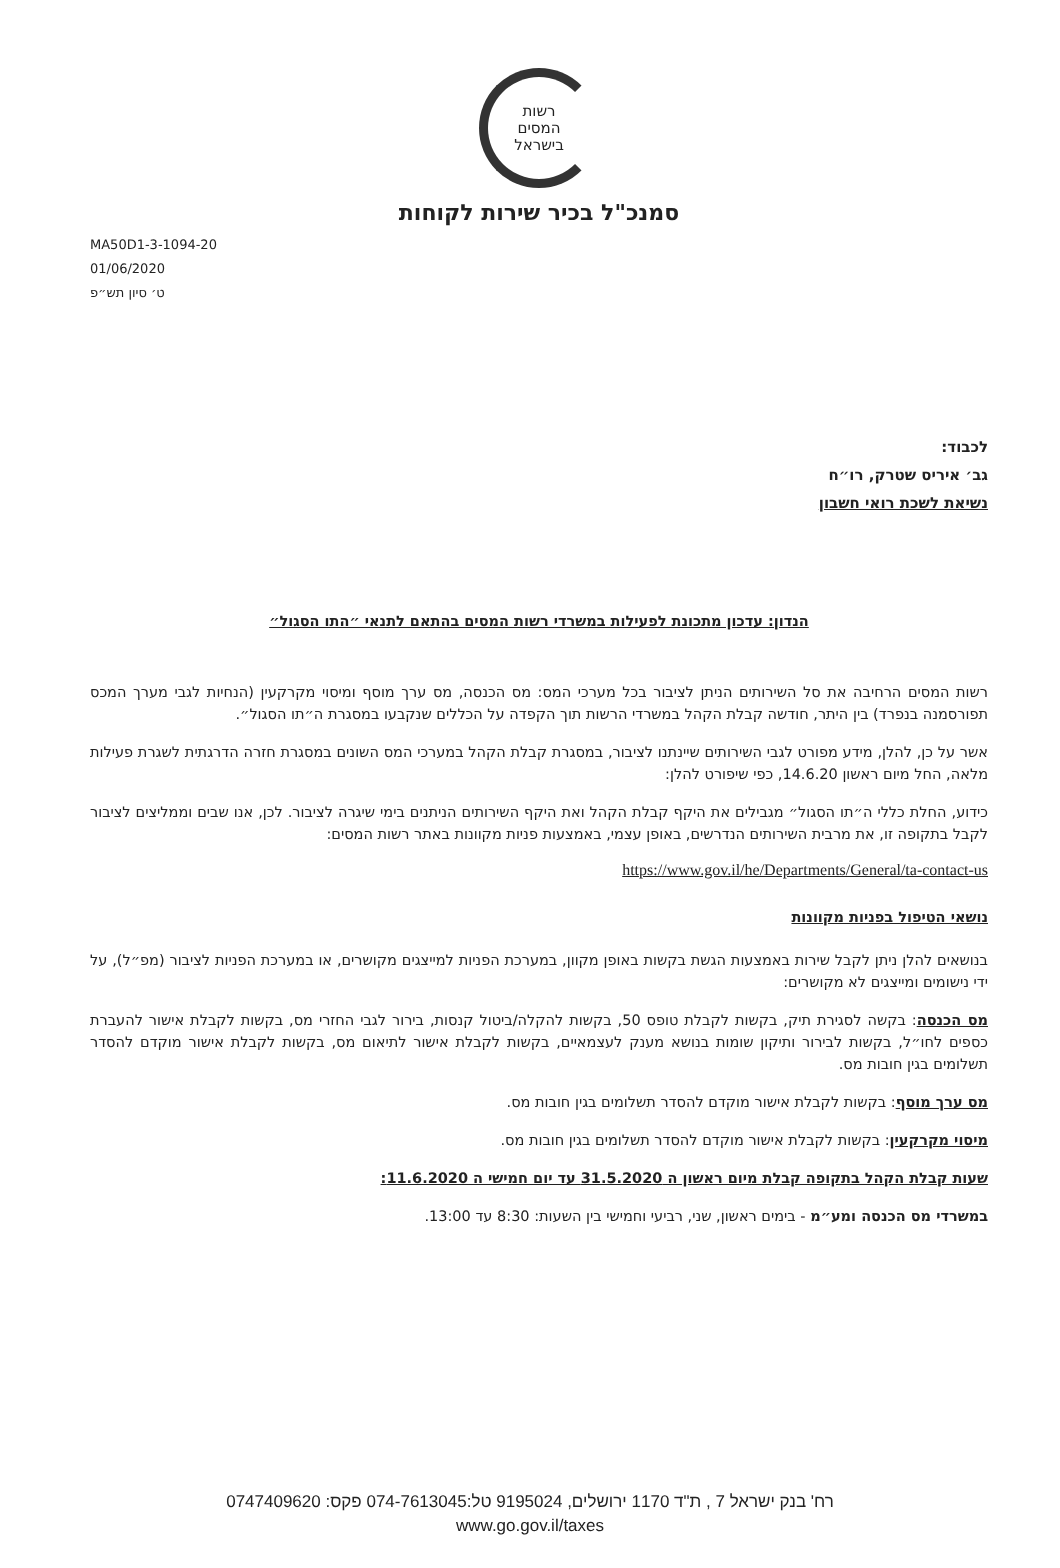רשות
המסים
בישראל
סמנכ"ל בכיר שירות לקוחות
MA50D1-3-1094-20
01/06/2020
ט׳ סיון תש״פ
לכבוד:
גב׳ איריס שטרק, רו״ח
נשיאת לשכת רואי חשבון
הנדון: עדכון מתכונת לפעילות במשרדי רשות המסים בהתאם לתנאי ״התו הסגול״
רשות המסים הרחיבה את סל השירותים הניתן לציבור בכל מערכי המס: מס הכנסה, מס ערך מוסף ומיסוי מקרקעין (הנחיות לגבי מערך המכס תפורסמנה בנפרד) בין היתר, חודשה קבלת הקהל במשרדי הרשות תוך הקפדה על הכללים שנקבעו במסגרת ה״תו הסגול״.
אשר על כן, להלן, מידע מפורט לגבי השירותים שיינתנו לציבור, במסגרת קבלת הקהל במערכי המס השונים במסגרת חזרה הדרגתית לשגרת פעילות מלאה, החל מיום ראשון 14.6.20, כפי שיפורט להלן:
כידוע, החלת כללי ה״תו הסגול״ מגבילים את היקף קבלת הקהל ואת היקף השירותים הניתנים בימי שיגרה לציבור. לכן, אנו שבים וממליצים לציבור לקבל בתקופה זו, את מרבית השירותים הנדרשים, באופן עצמי, באמצעות פניות מקוונות באתר רשות המסים:
https://www.gov.il/he/Departments/General/ta-contact-us
נושאי הטיפול בפניות מקוונות
בנושאים להלן ניתן לקבל שירות באמצעות הגשת בקשות באופן מקוון, במערכת הפניות למייצגים מקושרים, או במערכת הפניות לציבור (מפ״ל), על ידי נישומים ומייצגים לא מקושרים:
מס הכנסה: בקשה לסגירת תיק, בקשות לקבלת טופס 50, בקשות להקלה/ביטול קנסות, בירור לגבי החזרי מס, בקשות לקבלת אישור להעברת כספים לחו״ל, בקשות לבירור ותיקון שומות בנושא מענק לעצמאיים, בקשות לקבלת אישור לתיאום מס, בקשות לקבלת אישור מוקדם להסדר תשלומים בגין חובות מס.
מס ערך מוסף: בקשות לקבלת אישור מוקדם להסדר תשלומים בגין חובות מס.
מיסוי מקרקעין: בקשות לקבלת אישור מוקדם להסדר תשלומים בגין חובות מס.
שעות קבלת הקהל בתקופה קבלת מיום ראשון ה 31.5.2020 עד יום חמישי ה 11.6.2020:
במשרדי מס הכנסה ומע״מ - בימים ראשון, שני, רביעי וחמישי בין השעות: 8:30 עד 13:00.
רח' בנק ישראל 7 , ת"ד 1170 ירושלים, 9195024 טל:074-7613045 פקס: 0747409620
www.go.gov.il/taxes